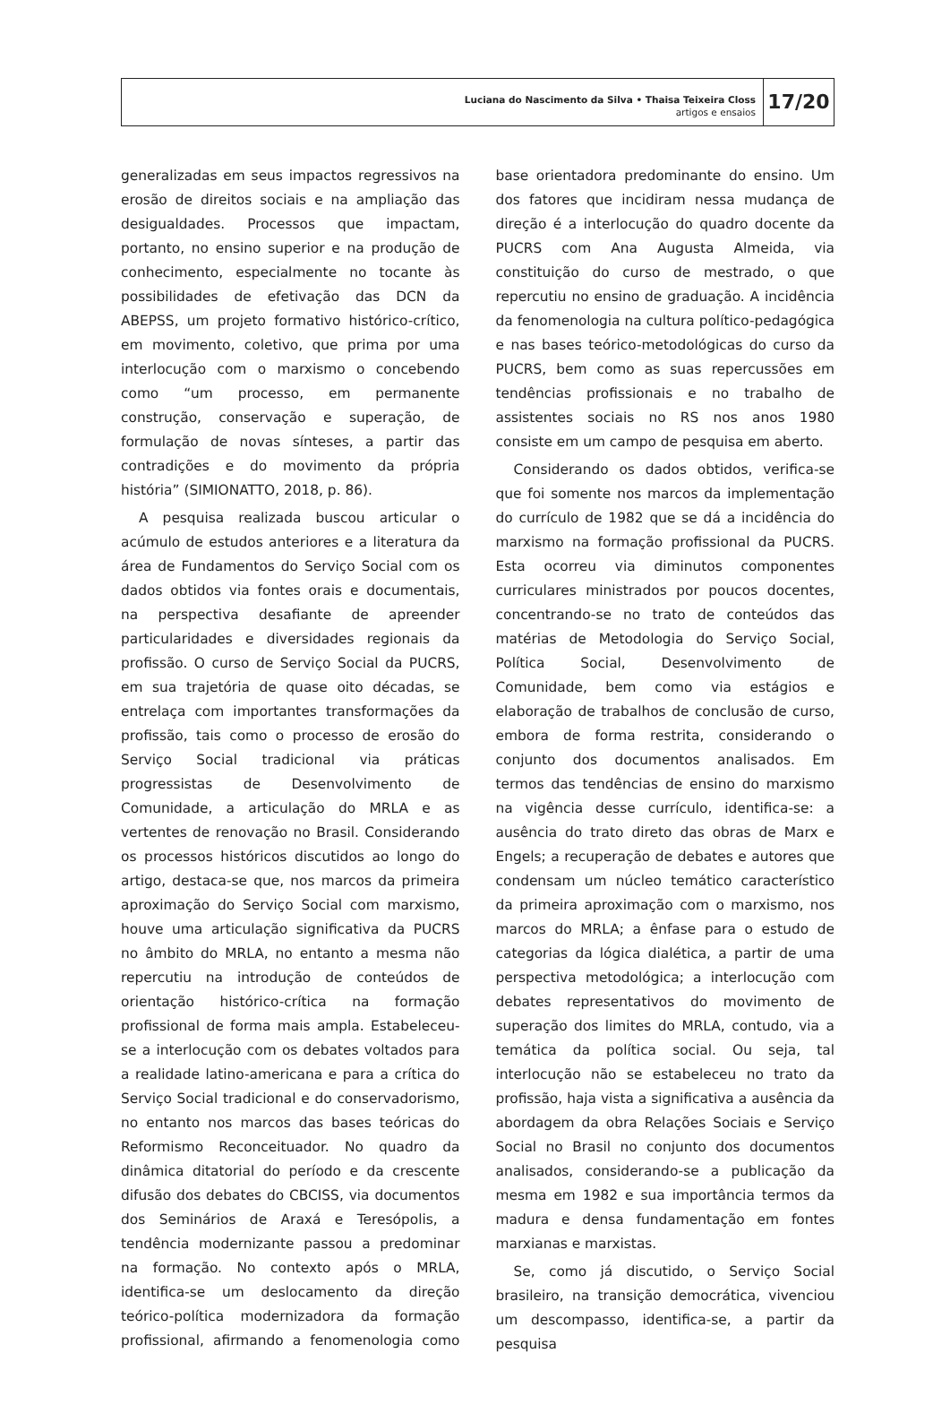Luciana do Nascimento da Silva • Thaisa Teixeira Closs
artigos e ensaios
17/20
generalizadas em seus impactos regressivos na erosão de direitos sociais e na ampliação das desigualdades. Processos que impactam, portanto, no ensino superior e na produção de conhecimento, especialmente no tocante às possibilidades de efetivação das DCN da ABEPSS, um projeto formativo histórico-crítico, em movimento, coletivo, que prima por uma interlocução com o marxismo o concebendo como “um processo, em permanente construção, conservação e superação, de formulação de novas sínteses, a partir das contradições e do movimento da própria história” (SIMIONATTO, 2018, p. 86).
A pesquisa realizada buscou articular o acúmulo de estudos anteriores e a literatura da área de Fundamentos do Serviço Social com os dados obtidos via fontes orais e documentais, na perspectiva desafiante de apreender particularidades e diversidades regionais da profissão. O curso de Serviço Social da PUCRS, em sua trajetória de quase oito décadas, se entrelaça com importantes transformações da profissão, tais como o processo de erosão do Serviço Social tradicional via práticas progressistas de Desenvolvimento de Comunidade, a articulação do MRLA e as vertentes de renovação no Brasil. Considerando os processos históricos discutidos ao longo do artigo, destaca-se que, nos marcos da primeira aproximação do Serviço Social com marxismo, houve uma articulação significativa da PUCRS no âmbito do MRLA, no entanto a mesma não repercutiu na introdução de conteúdos de orientação histórico-crítica na formação profissional de forma mais ampla. Estabeleceu-se a interlocução com os debates voltados para a realidade latino-americana e para a crítica do Serviço Social tradicional e do conservadorismo, no entanto nos marcos das bases teóricas do Reformismo Reconceituador. No quadro da dinâmica ditatorial do período e da crescente difusão dos debates do CBCISS, via documentos dos Seminários de Araxá e Teresópolis, a tendência modernizante passou a predominar na formação. No contexto após o MRLA, identifica-se um deslocamento da direção teórico-política modernizadora da formação profissional, afirmando a fenomenologia como base orientadora predominante do ensino. Um dos fatores que incidiram nessa mudança de direção é a interlocução do quadro docente da PUCRS com Ana Augusta Almeida, via constituição do curso de mestrado, o que repercutiu no ensino de graduação. A incidência da fenomenologia na cultura político-pedagógica e nas bases teórico-metodológicas do curso da PUCRS, bem como as suas repercussões em tendências profissionais e no trabalho de assistentes sociais no RS nos anos 1980 consiste em um campo de pesquisa em aberto.
Considerando os dados obtidos, verifica-se que foi somente nos marcos da implementação do currículo de 1982 que se dá a incidência do marxismo na formação profissional da PUCRS. Esta ocorreu via diminutos componentes curriculares ministrados por poucos docentes, concentrando-se no trato de conteúdos das matérias de Metodologia do Serviço Social, Política Social, Desenvolvimento de Comunidade, bem como via estágios e elaboração de trabalhos de conclusão de curso, embora de forma restrita, considerando o conjunto dos documentos analisados. Em termos das tendências de ensino do marxismo na vigência desse currículo, identifica-se: a ausência do trato direto das obras de Marx e Engels; a recuperação de debates e autores que condensam um núcleo temático característico da primeira aproximação com o marxismo, nos marcos do MRLA; a ênfase para o estudo de categorias da lógica dialética, a partir de uma perspectiva metodológica; a interlocução com debates representativos do movimento de superação dos limites do MRLA, contudo, via a temática da política social. Ou seja, tal interlocução não se estabeleceu no trato da profissão, haja vista a significativa a ausência da abordagem da obra Relações Sociais e Serviço Social no Brasil no conjunto dos documentos analisados, considerando-se a publicação da mesma em 1982 e sua importância termos da madura e densa fundamentação em fontes marxianas e marxistas.
Se, como já discutido, o Serviço Social brasileiro, na transição democrática, vivenciou um descompasso, identifica-se, a partir da pesquisa